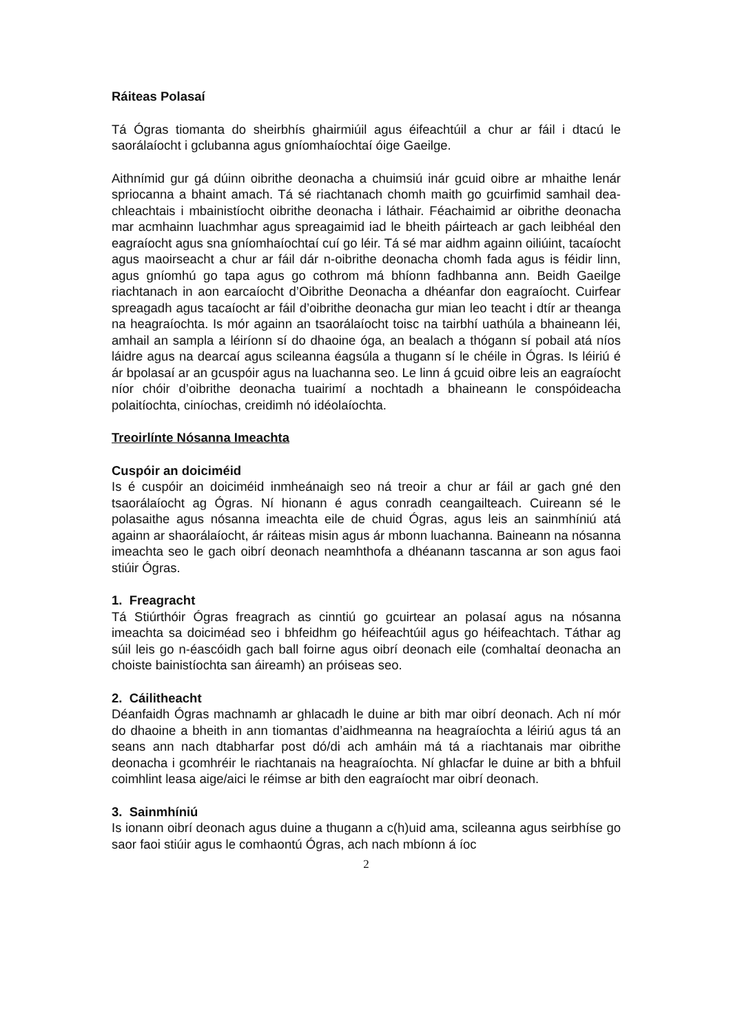Ráiteas Polasaí
Tá Ógras tiomanta do sheirbhís ghairmiúil agus éifeachtúil a chur ar fáil i dtacú le saorálaíocht i gclubanna agus gníomhaíochtaí óige Gaeilge.
Aithnímid gur gá dúinn oibrithe deonacha a chuimsiú inár gcuid oibre ar mhaithe lenár spriocanna a bhaint amach. Tá sé riachtanach chomh maith go gcuirfimid samhail dea- chleachtais i mbainistíocht oibrithe deonacha i láthair. Féachaimid ar oibrithe deonacha mar acmhainn luachmhar agus spreagaimid iad le bheith páirteach ar gach leibhéal den eagraíocht agus sna gníomhaíochtaí cuí go léir. Tá sé mar aidhm againn oiliúint, tacaíocht agus maoirseacht a chur ar fáil dár n-oibrithe deonacha chomh fada agus is féidir linn, agus gníomhú go tapa agus go cothrom má bhíonn fadhbanna ann. Beidh Gaeilge riachtanach in aon earcaíocht d’Oibrithe Deonacha a dhéanfar don eagraíocht. Cuirfear spreagadh agus tacaíocht ar fáil d’oibrithe deonacha gur mian leo teacht i dtír ar theanga na heagraíochta. Is mór againn an tsaorálaíocht toisc na tairbhí uathúla a bhaineann léi, amhail an sampla a léiríonn sí do dhaoine óga, an bealach a thógann sí pobail atá níos láidre agus na dearcaí agus scileanna éagsúla a thugann sí le chéile in Ógras. Is léiriú é ár bpolasaí ar an gcuspóir agus na luachanna seo. Le linn á gcuid oibre leis an eagraíocht níor chóir d’oibrithe deonacha tuairimí a nochtadh a bhaineann le conspóideacha polaitíochta, ciníochas, creidimh nó idéolaíochta.
Treoirlínte Nósanna Imeachta
Cuspóir an doiciméid
Is é cuspóir an doiciméid inmheánaigh seo ná treoir a chur ar fáil ar gach gné den tsaorálaíocht ag Ógras. Ní hionann é agus conradh ceangailteach. Cuireann sé le polasaithe agus nósanna imeachta eile de chuid Ógras, agus leis an sainmhíniú atá againn ar shaorálaíocht, ár ráiteas misin agus ár mbonn luachanna. Baineann na nósanna imeachta seo le gach oibrí deonach neamhthofa a dhéanann tascanna ar son agus faoi stiúir Ógras.
1. Freagracht
Tá Stiúrthóir Ógras freagrach as cinntiú go gcuirtear an polasaí agus na nósanna imeachta sa doiciméad seo i bhfeidhm go héifeachtúil agus go héifeachtach. Táthar ag súil leis go n-éascóidh gach ball foirne agus oibrí deonach eile (comhaltaí deonacha an choiste bainistíochta san áireamh) an próiseas seo.
2. Cáilitheacht
Déanfaidh Ógras machnamh ar ghlacadh le duine ar bith mar oibrí deonach. Ach ní mór do dhaoine a bheith in ann tiomantas d’aidhmeanna na heagraíochta a léiriú agus tá an seans ann nach dtabharfar post dó/di ach amháin má tá a riachtanais mar oibrithe deonacha i gcomhréir le riachtanais na heagraíochta. Ní ghlacfar le duine ar bith a bhfuil coimhlint leasa aige/aici le réimse ar bith den eagraíocht mar oibrí deonach.
3. Sainmhíniú
Is ionann oibrí deonach agus duine a thugann a c(h)uid ama, scileanna agus seirbhíse go saor faoi stiúir agus le comhaontú Ógras, ach nach mbíonn á íoc
2